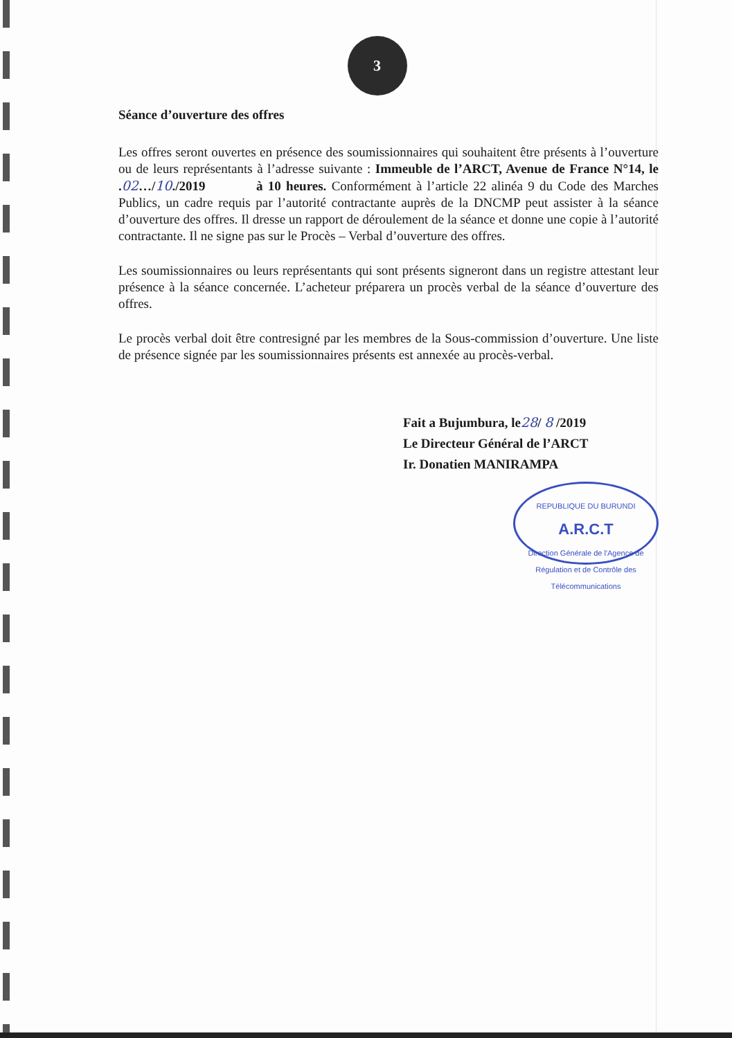3
Séance d’ouverture des offres
Les offres seront ouvertes en présence des soumissionnaires qui souhaitent être présents à l’ouverture ou de leurs représentants à l’adresse suivante : Immeuble de l’ARCT, Avenue de France N°14, le .02…/10./2019 à 10 heures. Conformément à l’article 22 alinéa 9 du Code des Marches Publics, un cadre requis par l’autorité contractante auprès de la DNCMP peut assister à la séance d’ouverture des offres. Il dresse un rapport de déroulement de la séance et donne une copie à l’autorité contractante. Il ne signe pas sur le Procès – Verbal d’ouverture des offres.
Les soumissionnaires ou leurs représentants qui sont présents signeront dans un registre attestant leur présence à la séance concernée. L’acheteur préparera un procès verbal de la séance d’ouverture des offres.
Le procès verbal doit être contresigné par les membres de la Sous-commission d’ouverture. Une liste de présence signée par les soumissionnaires présents est annexée au procès-verbal.
Fait a Bujumbura, le28/ 8 /2019
Le Directeur Général de l’ARCT
Ir. Donatien MANIRAMPA
REPUBLIQUE DU BURUNDI
A.R.C.T
Direction Générale de l'Agence de Régulation et de Contrôle des Télécommunications